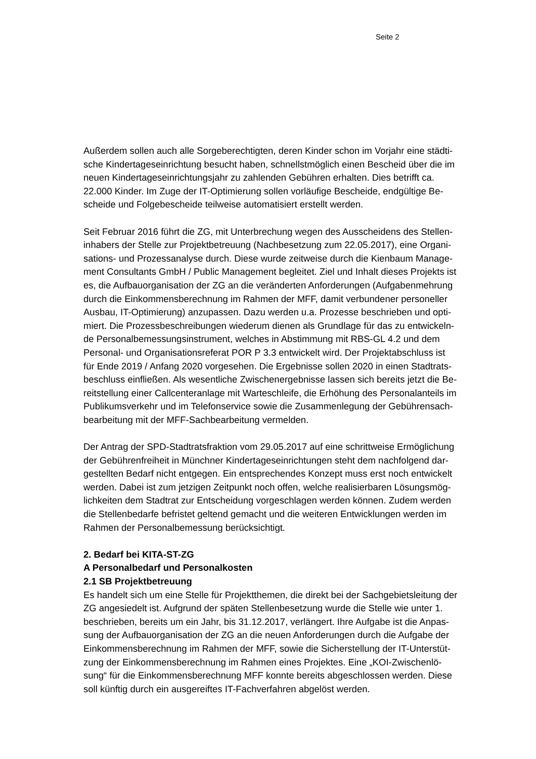Seite 2
Außerdem sollen auch alle Sorgeberechtigten, deren Kinder schon im Vorjahr eine städti-
sche Kindertageseinrichtung besucht haben, schnellstmöglich einen Bescheid über die im
neuen Kindertageseinrichtungsjahr zu zahlenden Gebühren erhalten. Dies betrifft ca.
22.000 Kinder. Im Zuge der IT-Optimierung sollen vorläufige Bescheide, endgültige Be-
scheide und Folgebescheide teilweise automatisiert erstellt werden.
Seit Februar 2016 führt die ZG, mit Unterbrechung wegen des Ausscheidens des Stellen-
inhabers der Stelle zur Projektbetreuung (Nachbesetzung zum 22.05.2017), eine Organi-
sations- und Prozessanalyse durch. Diese wurde zeitweise durch die Kienbaum Manage-
ment Consultants GmbH / Public Management begleitet. Ziel und Inhalt dieses Projekts ist
es, die Aufbauorganisation der ZG an die veränderten Anforderungen (Aufgabenmehrung
durch die Einkommensberechnung im Rahmen der MFF, damit verbundener personeller
Ausbau, IT-Optimierung) anzupassen. Dazu werden u.a. Prozesse beschrieben und opti-
miert. Die Prozessbeschreibungen wiederum dienen als Grundlage für das zu entwickeln-
de Personalbemessungsinstrument, welches in Abstimmung mit RBS-GL 4.2 und dem
Personal- und Organisationsreferat POR P 3.3 entwickelt wird. Der Projektabschluss ist
für Ende 2019 / Anfang 2020 vorgesehen. Die Ergebnisse sollen 2020 in einen Stadtrats-
beschluss einfließen. Als wesentliche Zwischenergebnisse lassen sich bereits jetzt die Be-
reitstellung einer Callcenteranlage mit Warteschleife, die Erhöhung des Personalanteils im
Publikumsverkehr und im Telefonservice sowie die Zusammenlegung der Gebührensach-
bearbeitung mit der MFF-Sachbearbeitung vermelden.
Der Antrag der SPD-Stadtratsfraktion vom 29.05.2017 auf eine schrittweise Ermöglichung
der Gebührenfreiheit in Münchner Kindertageseinrichtungen steht dem nachfolgend dar-
gestellten Bedarf nicht entgegen. Ein entsprechendes Konzept muss erst noch entwickelt
werden. Dabei ist zum jetzigen Zeitpunkt noch offen, welche realisierbaren Lösungsmög-
lichkeiten dem Stadtrat zur Entscheidung vorgeschlagen werden können. Zudem werden
die Stellenbedarfe befristet geltend gemacht und die weiteren Entwicklungen werden im
Rahmen der Personalbemessung berücksichtigt.
2. Bedarf bei KITA-ST-ZG
A Personalbedarf und Personalkosten
2.1 SB Projektbetreuung
Es handelt sich um eine Stelle für Projektthemen, die direkt bei der Sachgebietsleitung der
ZG angesiedelt ist. Aufgrund der späten Stellenbesetzung wurde die Stelle wie unter 1.
beschrieben, bereits um ein Jahr, bis 31.12.2017, verlängert. Ihre Aufgabe ist die Anpas-
sung der Aufbauorganisation der ZG an die neuen Anforderungen durch die Aufgabe der
Einkommensberechnung im Rahmen der MFF, sowie die Sicherstellung der IT-Unterstüt-
zung der Einkommensberechnung im Rahmen eines Projektes. Eine „KOI-Zwischenlö-
sung“ für die Einkommensberechnung MFF konnte bereits abgeschlossen werden. Diese
soll künftig durch ein ausgereiftes IT-Fachverfahren abgelöst werden.